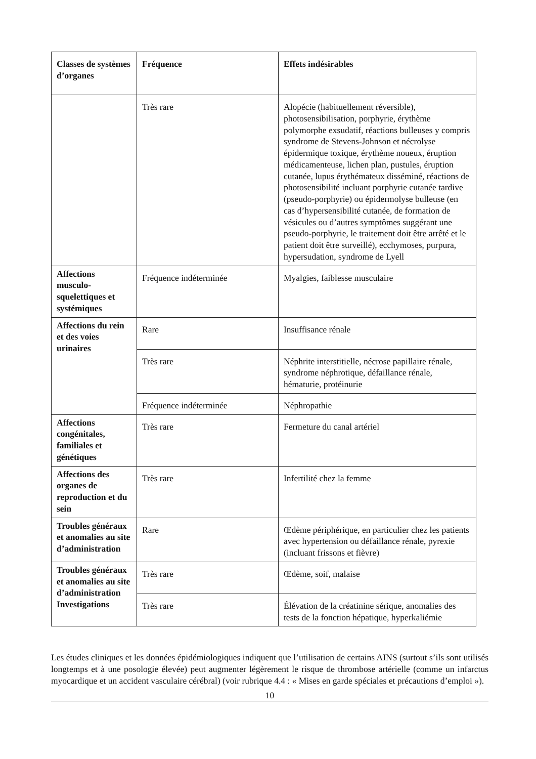| Classes de systèmes d’organes | Fréquence | Effets indésirables |
| --- | --- | --- |
| | Très rare | Alopécie (habituellement réversible), photosensibilisation, porphyrie, érythème polymorphe exsudatif, réactions bulleuses y compris syndrome de Stevens-Johnson et nécrolyse épidermique toxique, érythème noueux, éruption médicamenteuse, lichen plan, pustules, éruption cutanée, lupus érythémateux disséminé, réactions de photosensibilité incluant porphyrie cutanée tardive (pseudo-porphyrie) ou épidermolyse bulleuse (en cas d’hypersensibilité cutanée, de formation de vésicules ou d’autres symptômes suggérant une pseudo-porphyrie, le traitement doit être arrêté et le patient doit être surveillé), ecchymoses, purpura, hypersudation, syndrome de Lyell |
| Affections musculo-squelettiques et systémiques | Fréquence indéterminée | Myalgies, faiblesse musculaire |
| Affections du rein et des voies urinaires | Rare | Insuffisance rénale |
| | Très rare | Néphrite interstitielle, nécrose papillaire rénale, syndrome néphrotique, défaillance rénale, hématurie, protéinurie |
| | Fréquence indéterminée | Néphropathie |
| Affections congénitales, familiales et génétiques | Très rare | Fermeture du canal artériel |
| Affections des organes de reproduction et du sein | Très rare | Infertilité chez la femme |
| Troubles généraux et anomalies au site d’administration | Rare | Œdème périphérique, en particulier chez les patients avec hypertension ou défaillance rénale, pyrexie (incluant frissons et fièvre) |
| Troubles généraux et anomalies au site d’administration Investigations | Très rare | Œdème, soif, malaise |
| | Très rare | Élévation de la créatinine sérique, anomalies des tests de la fonction hépatique, hyperkaliémie |
Les études cliniques et les données épidémiologiques indiquent que l’utilisation de certains AINS (surtout s’ils sont utilisés longtemps et à une posologie élevée) peut augmenter légèrement le risque de thrombose artérielle (comme un infarctus myocardique et un accident vasculaire cérébral) (voir rubrique 4.4 : « Mises en garde spéciales et précautions d’emploi »).
10